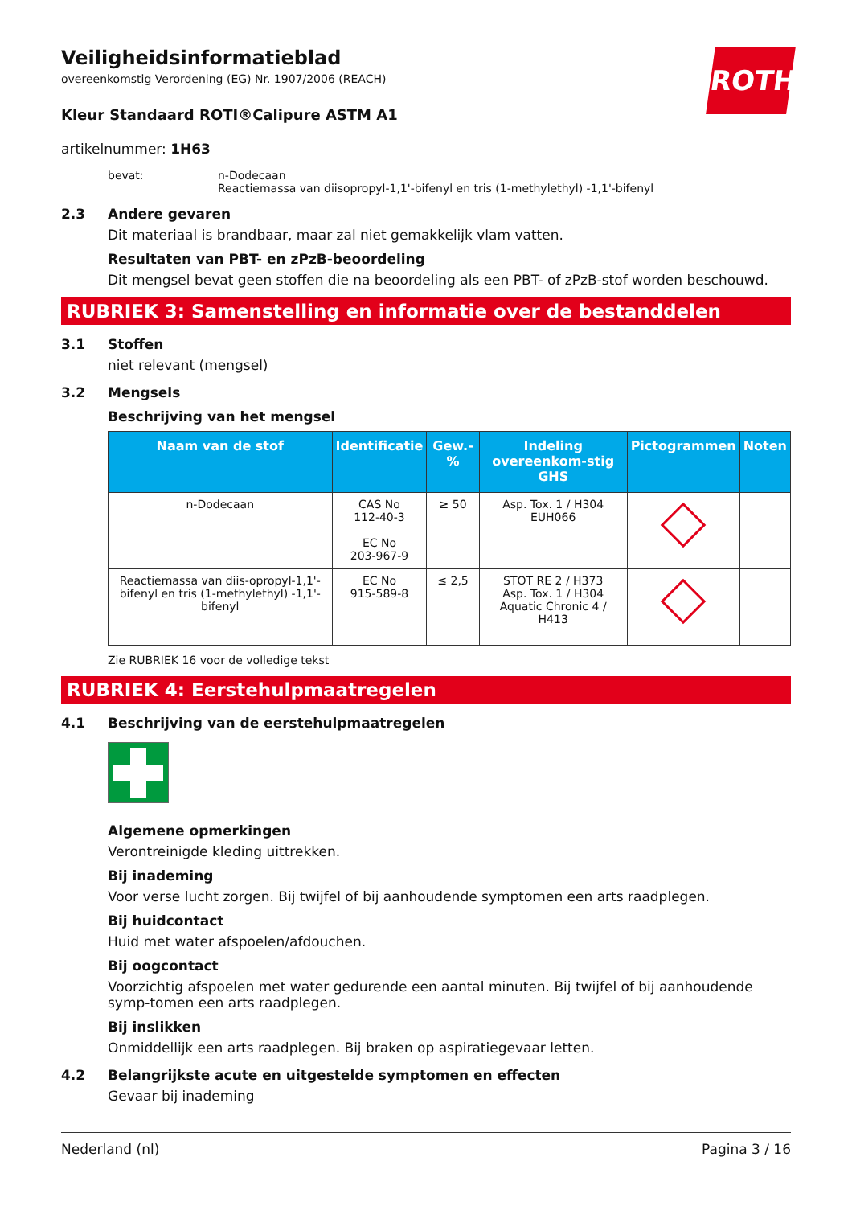Veiligheidsinformatieblad
overeenkomstig Verordening (EG) Nr. 1907/2006 (REACH)
ROTH
Kleur Standaard ROTI®Calipure ASTM A1
artikelnummer: 1H63
bevat: n-Dodecaan
Reactiemassa van diisopropyl-1,1'-bifenyl en tris (1-methylethyl) -1,1'-bifenyl
2.3 Andere gevaren
Dit materiaal is brandbaar, maar zal niet gemakkelijk vlam vatten.
Resultaten van PBT- en zPzB-beoordeling
Dit mengsel bevat geen stoffen die na beoordeling als een PBT- of zPzB-stof worden beschouwd.
RUBRIEK 3: Samenstelling en informatie over de bestanddelen
3.1 Stoffen
niet relevant (mengsel)
3.2 Mengsels
Beschrijving van het mengsel
| Naam van de stof | Identificatie | Gew.-% | Indeling overeenkom-stig GHS | Pictogrammen | Noten |
| --- | --- | --- | --- | --- | --- |
| n-Dodecaan | CAS No 112-40-3 EC No 203-967-9 | ≥ 50 | Asp. Tox. 1 / H304 EUH066 | | |
| Reactiemassa van diis-opropyl-1,1'-bifenyl en tris (1-methylethyl) -1,1'-bifenyl | EC No 915-589-8 | ≤ 2,5 | STOT RE 2 / H373 Asp. Tox. 1 / H304 Aquatic Chronic 4 / H413 | | |
Zie RUBRIEK 16 voor de volledige tekst
RUBRIEK 4: Eerstehulpmaatregelen
4.1 Beschrijving van de eerstehulpmaatregelen
Algemene opmerkingen
Verontreinigde kleding uittrekken.
Bij inademing
Voor verse lucht zorgen. Bij twijfel of bij aanhoudende symptomen een arts raadplegen.
Bij huidcontact
Huid met water afspoelen/afdouchen.
Bij oogcontact
Voorzichtig afspoelen met water gedurende een aantal minuten. Bij twijfel of bij aanhoudende symp-tomen een arts raadplegen.
Bij inslikken
Onmiddellijk een arts raadplegen. Bij braken op aspiratiegevaar letten.
4.2 Belangrijkste acute en uitgestelde symptomen en effecten
Gevaar bij inademing
Nederland (nl) Pagina 3 / 16